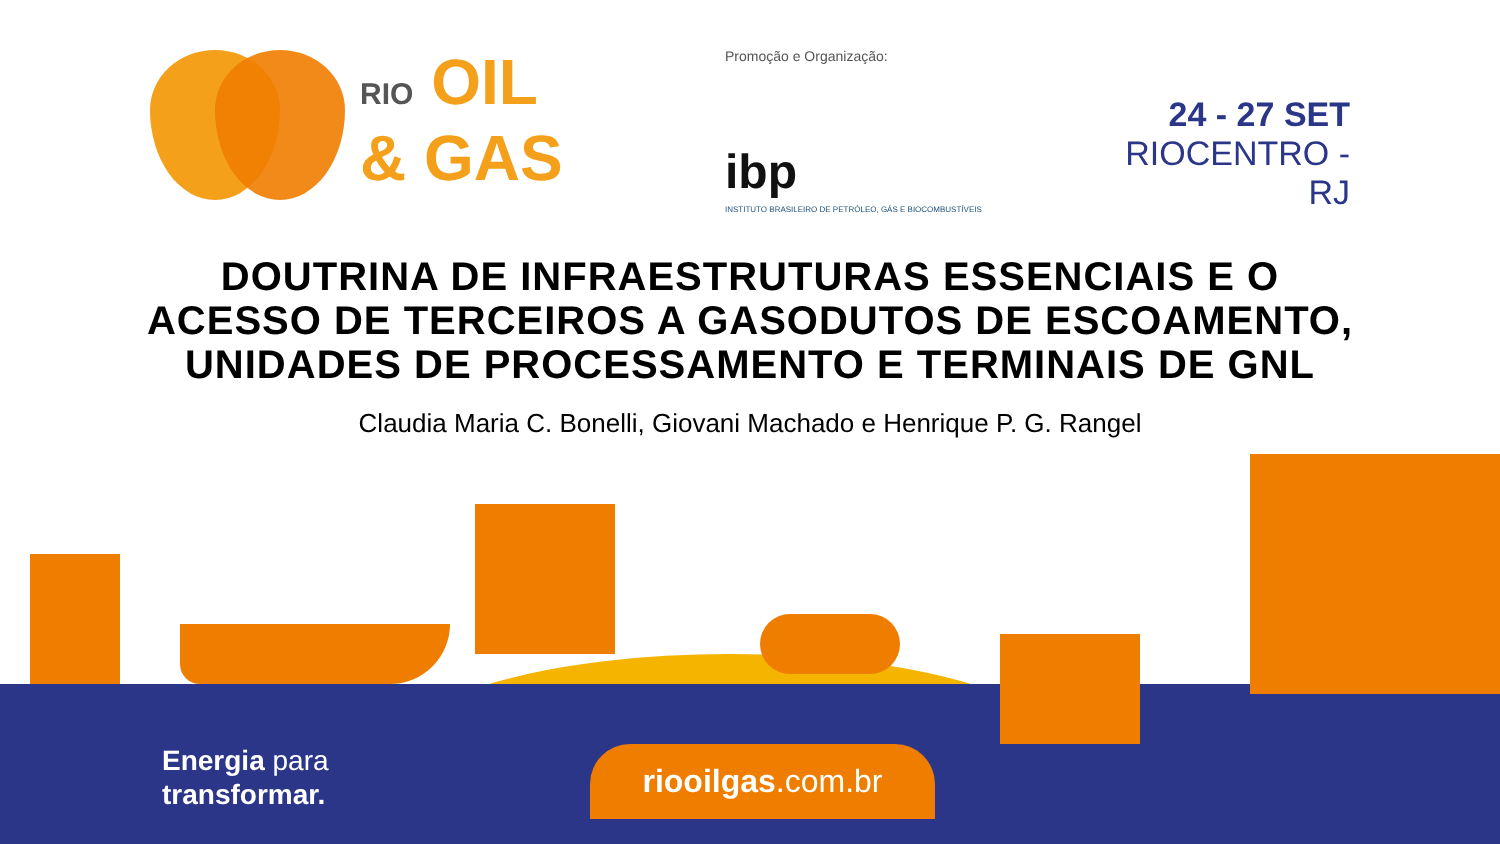RIO OIL
& GAS
Promoção e Organização:
ibp
INSTITUTO BRASILEIRO DE PETRÓLEO, GÁS E BIOCOMBUSTÍVEIS
24 - 27 SET
RIOCENTRO - RJ
DOUTRINA DE INFRAESTRUTURAS ESSENCIAIS E O
ACESSO DE TERCEIROS A GASODUTOS DE ESCOAMENTO,
UNIDADES DE PROCESSAMENTO E TERMINAIS DE GNL
Claudia Maria C. Bonelli, Giovani Machado e Henrique P. G. Rangel
Energia para
transformar.
riooilgas.com.br